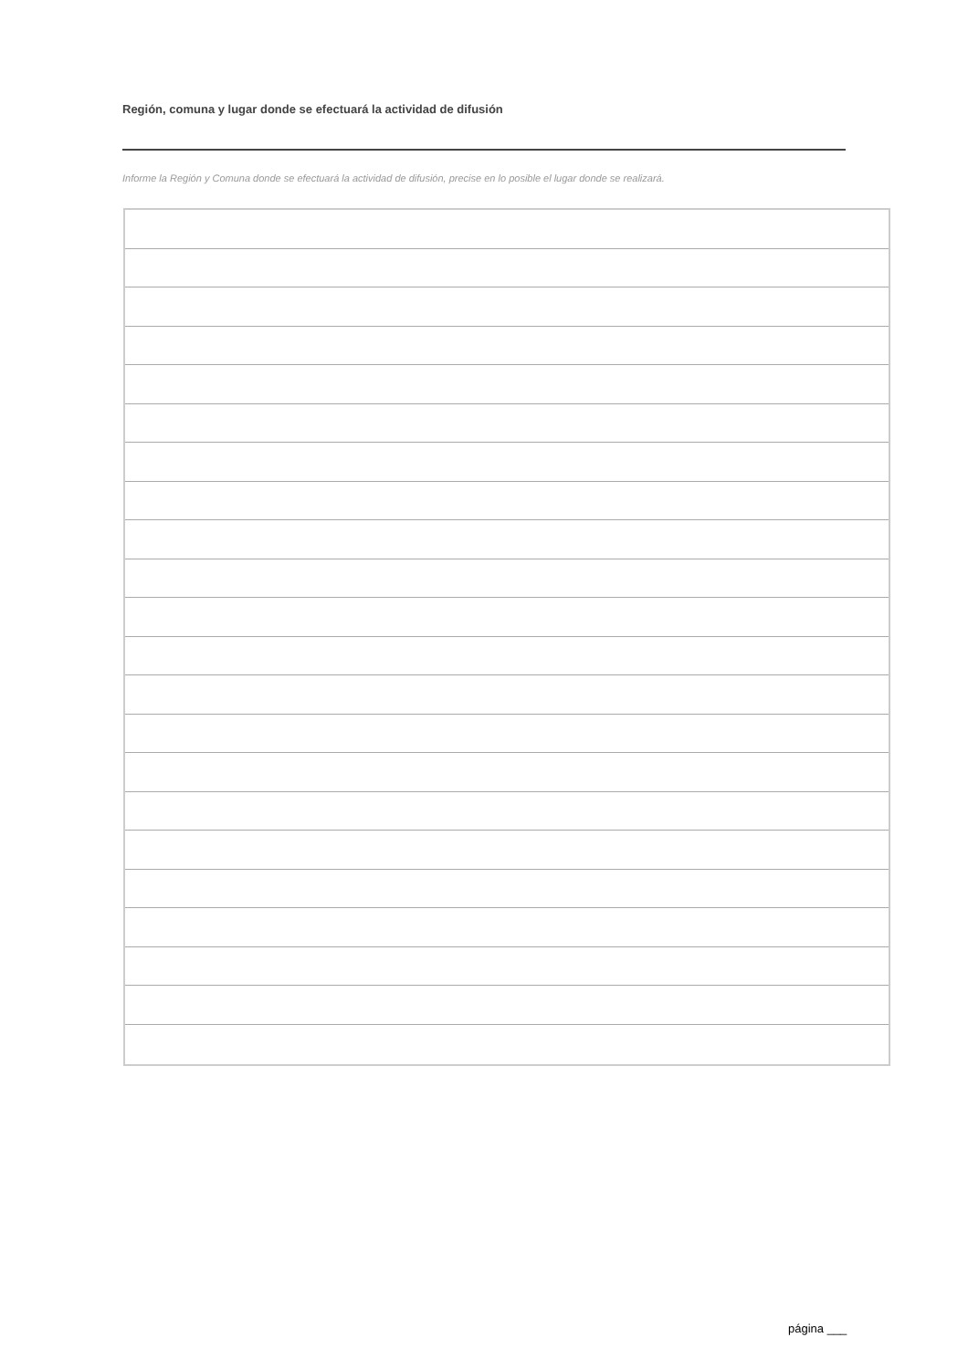Región, comuna y lugar donde se efectuará la actividad de difusión
Informe la Región y Comuna donde se efectuará la actividad de difusión, precise en lo posible el lugar donde se realizará.
página ___